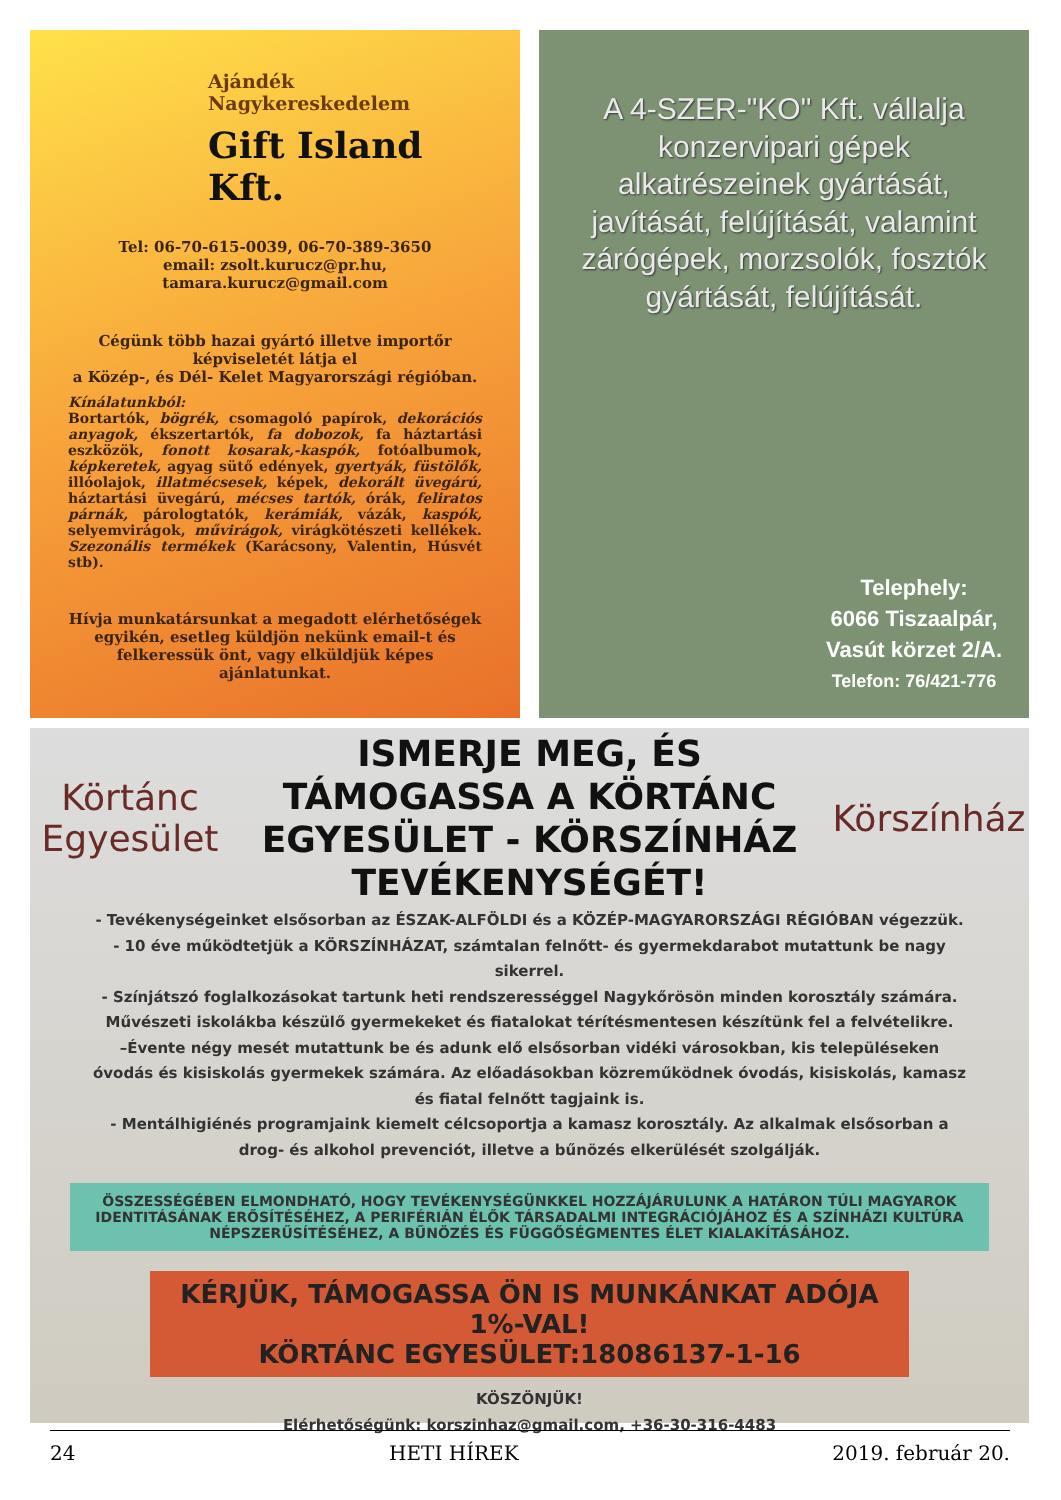Ajándék Nagykereskedelem
Gift Island Kft.
Tel: 06-70-615-0039, 06-70-389-3650
email: zsolt.kurucz@pr.hu,
tamara.kurucz@gmail.com
Cégünk több hazai gyártó illetve importőr képviseletét látja el
a Közép-, és Dél- Kelet Magyarországi régióban.
Kínálatunkból:
Bortartók, bögrék, csomagoló papírok, dekorációs anyagok, ékszertartók, fa dobozok, fa háztartási eszközök, fonott kosarak,-kaspók, fotóalbumok, képkeretek, agyag sütő edények, gyertyák, füstölők, illóolajok, illatmécsesek, képek, dekorált üvegárú, háztartási üvegárú, mécses tartók, órák, feliratos párnák, párologtatók, kerámiák, vázák, kaspók, selyemvirágok, művirágok, virágkötészeti kellékek. Szezonális termékek (Karácsony, Valentin, Húsvét stb).
Hívja munkatársunkat a megadott elérhetőségek egyikén, esetleg küldjön nekünk email-t és felkeressük önt, vagy elküldjük képes ajánlatunkat.
A 4-SZER-"KO" Kft. vállalja konzervipari gépek alkatrészeinek gyártását, javítását, felújítását, valamint zárógépek, morzsolók, fosztók gyártását, felújítását.
Telephely:
6066 Tiszaalpár,
Vasút körzet 2/A.
Telefon: 76/421-776
Körtánc Egyesület
ISMERJE MEG, ÉS TÁMOGASSA A KÖRTÁNC EGYESÜLET - KÖRSZÍNHÁZ TEVÉKENYSÉGÉT!
Körszínház
- Tevékenységeinket elsősorban az ÉSZAK-ALFÖLDI és a KÖZÉP-MAGYARORSZÁGI RÉGIÓBAN végezzük.
- 10 éve működtetjük a KÖRSZÍNHÁZAT, számtalan felnőtt- és gyermekdarabot mutattunk be nagy sikerrel.
- Színjátszó foglalkozásokat tartunk heti rendszerességgel Nagykőrösön minden korosztály számára. Művészeti iskolákba készülő gyermekeket és fiatalokat térítésmentesen készítünk fel a felvételikre.
–Évente négy mesét mutattunk be és adunk elő elsősorban vidéki városokban, kis településeken óvodás és kisiskolás gyermekek számára. Az előadásokban közreműködnek óvodás, kisiskolás, kamasz és fiatal felnőtt tagjaink is.
- Mentálhigiénés programjaink kiemelt célcsoportja a kamasz korosztály. Az alkalmak elsősorban a drog- és alkohol prevenciót, illetve a bűnözés elkerülését szolgálják.
ÖSSZESSÉGÉBEN ELMONDHATÓ, HOGY TEVÉKENYSÉGÜNKKEL HOZZÁJÁRULUNK A HATÁRON TÚLI MAGYAROK IDENTITÁSÁNAK ERŐSÍTÉSÉHEZ, A PERIFÉRIÁN ÉLŐK TÁRSADALMI INTEGRÁCIÓJÁHOZ ÉS A SZÍNHÁZI KULTÚRA NÉPSZERŰSÍTÉSÉHEZ, A BŰNÖZÉS ÉS FÜGGŐSÉGMENTES ÉLET KIALAKÍTÁSÁHOZ.
KÉRJÜK, TÁMOGASSA ÖN IS MUNKÁNKAT ADÓJA 1%-VAL!
KÖRTÁNC EGYESÜLET:18086137-1-16
KÖSZÖNJÜK!
Elérhetőségünk: korszinhaz@gmail.com, +36-30-316-4483
24 HETI HÍREK 2019. február 20.